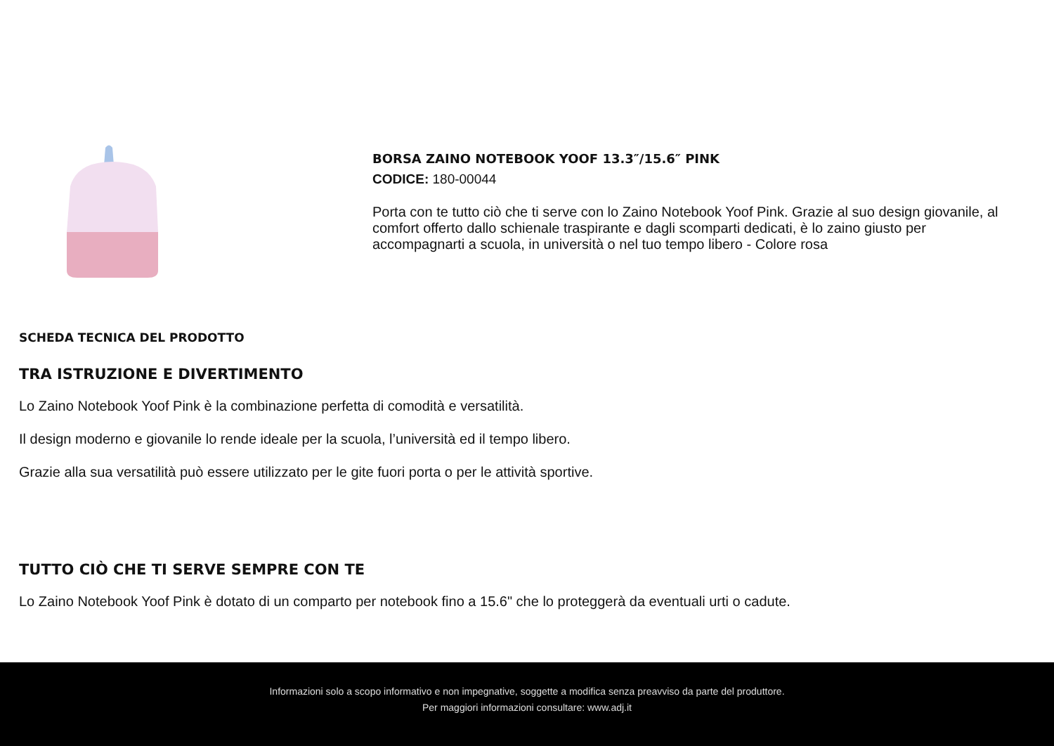BORSA ZAINO NOTEBOOK YOOF 13.3″/15.6″ PINK
CODICE: 180-00044
Porta con te tutto ciò che ti serve con lo Zaino Notebook Yoof Pink. Grazie al suo design giovanile, al comfort offerto dallo schienale traspirante e dagli scomparti dedicati, è lo zaino giusto per accompagnarti a scuola, in università o nel tuo tempo libero - Colore rosa
SCHEDA TECNICA DEL PRODOTTO
TRA ISTRUZIONE E DIVERTIMENTO
Lo Zaino Notebook Yoof Pink è la combinazione perfetta di comodità e versatilità.
Il design moderno e giovanile lo rende ideale per la scuola, l’università ed il tempo libero.
Grazie alla sua versatilità può essere utilizzato per le gite fuori porta o per le attività sportive.
TUTTO CIÒ CHE TI SERVE SEMPRE CON TE
Lo Zaino Notebook Yoof Pink è dotato di un comparto per notebook fino a 15.6" che lo proteggerà da eventuali urti o cadute.
Informazioni solo a scopo informativo e non impegnative, soggette a modifica senza preavviso da parte del produttore.
Per maggiori informazioni consultare: www.adj.it